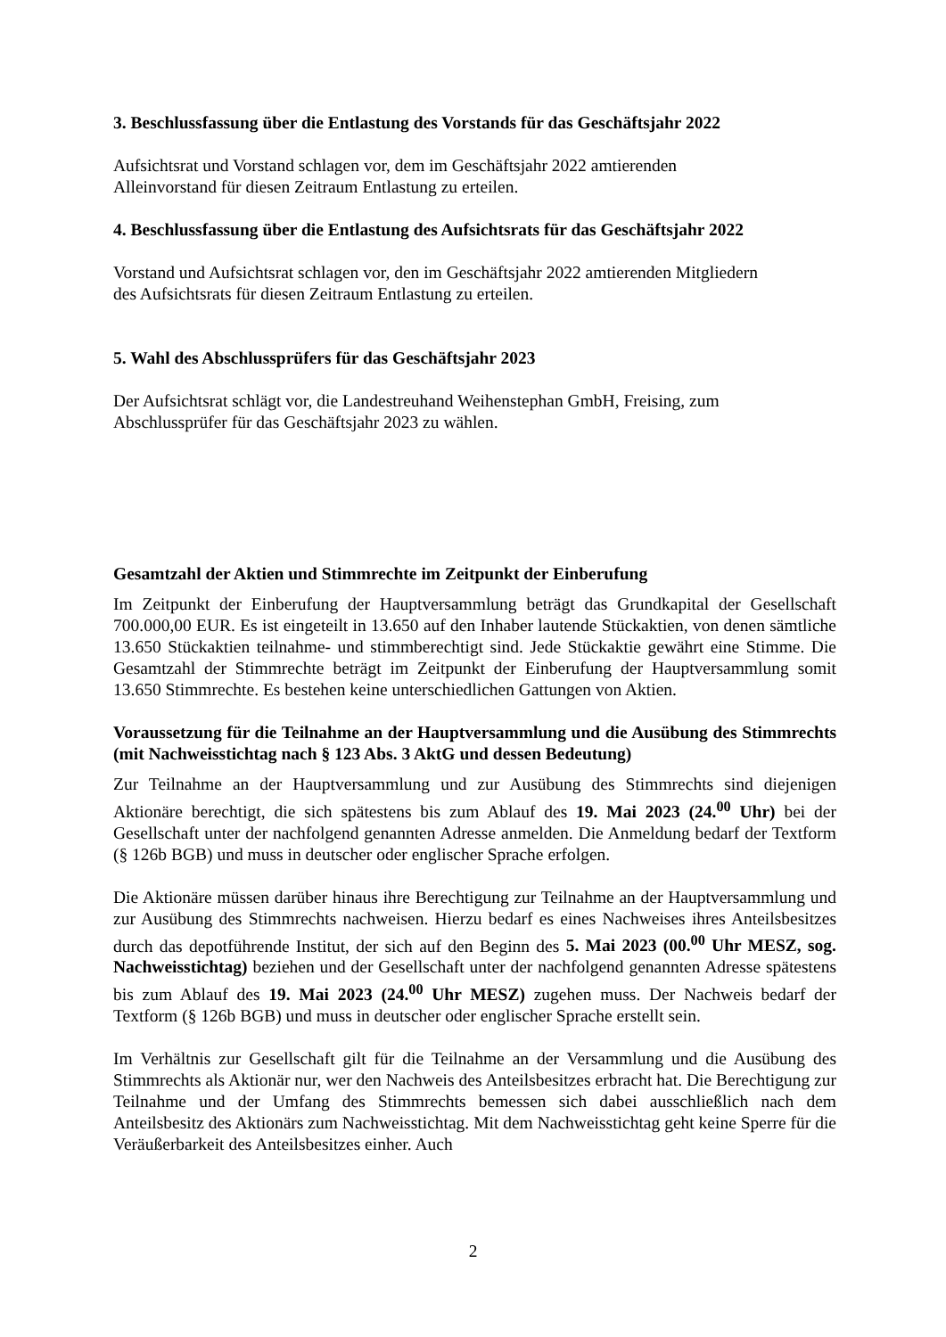3. Beschlussfassung über die Entlastung des Vorstands für das Geschäftsjahr 2022
Aufsichtsrat und Vorstand schlagen vor, dem im Geschäftsjahr 2022 amtierenden
Alleinvorstand für diesen Zeitraum Entlastung zu erteilen.
4. Beschlussfassung über die Entlastung des Aufsichtsrats für das Geschäftsjahr 2022
Vorstand und Aufsichtsrat schlagen vor, den im Geschäftsjahr 2022 amtierenden Mitgliedern
des Aufsichtsrats für diesen Zeitraum Entlastung zu erteilen.
5. Wahl des Abschlussprüfers für das Geschäftsjahr 2023
Der Aufsichtsrat schlägt vor, die Landestreuhand Weihenstephan GmbH, Freising, zum
Abschlussprüfer für das Geschäftsjahr 2023 zu wählen.
Gesamtzahl der Aktien und Stimmrechte im Zeitpunkt der Einberufung
Im Zeitpunkt der Einberufung der Hauptversammlung beträgt das Grundkapital der Gesellschaft 700.000,00 EUR. Es ist eingeteilt in 13.650 auf den Inhaber lautende Stückaktien, von denen sämtliche 13.650 Stückaktien teilnahme- und stimmberechtigt sind. Jede Stückaktie gewährt eine Stimme. Die Gesamtzahl der Stimmrechte beträgt im Zeitpunkt der Einberufung der Hauptversammlung somit 13.650 Stimmrechte. Es bestehen keine unterschiedlichen Gattungen von Aktien.
Voraussetzung für die Teilnahme an der Hauptversammlung und die Ausübung des Stimmrechts (mit Nachweisstichtag nach § 123 Abs. 3 AktG und dessen Bedeutung)
Zur Teilnahme an der Hauptversammlung und zur Ausübung des Stimmrechts sind diejenigen Aktionäre berechtigt, die sich spätestens bis zum Ablauf des 19. Mai 2023 (24.<sup>00</sup> Uhr) bei der Gesellschaft unter der nachfolgend genannten Adresse anmelden. Die Anmeldung bedarf der Textform (§ 126b BGB) und muss in deutscher oder englischer Sprache erfolgen.
Die Aktionäre müssen darüber hinaus ihre Berechtigung zur Teilnahme an der Hauptversammlung und zur Ausübung des Stimmrechts nachweisen. Hierzu bedarf es eines Nachweises ihres Anteilsbesitzes durch das depotführende Institut, der sich auf den Beginn des 5. Mai 2023 (00.<sup>00</sup> Uhr MESZ, sog. Nachweisstichtag) beziehen und der Gesellschaft unter der nachfolgend genannten Adresse spätestens bis zum Ablauf des 19. Mai 2023 (24.<sup>00</sup> Uhr MESZ) zugehen muss. Der Nachweis bedarf der Textform (§ 126b BGB) und muss in deutscher oder englischer Sprache erstellt sein.
Im Verhältnis zur Gesellschaft gilt für die Teilnahme an der Versammlung und die Ausübung des Stimmrechts als Aktionär nur, wer den Nachweis des Anteilsbesitzes erbracht hat. Die Berechtigung zur Teilnahme und der Umfang des Stimmrechts bemessen sich dabei ausschließlich nach dem Anteilsbesitz des Aktionärs zum Nachweisstichtag. Mit dem Nachweisstichtag geht keine Sperre für die Veräußerbarkeit des Anteilsbesitzes einher. Auch
2